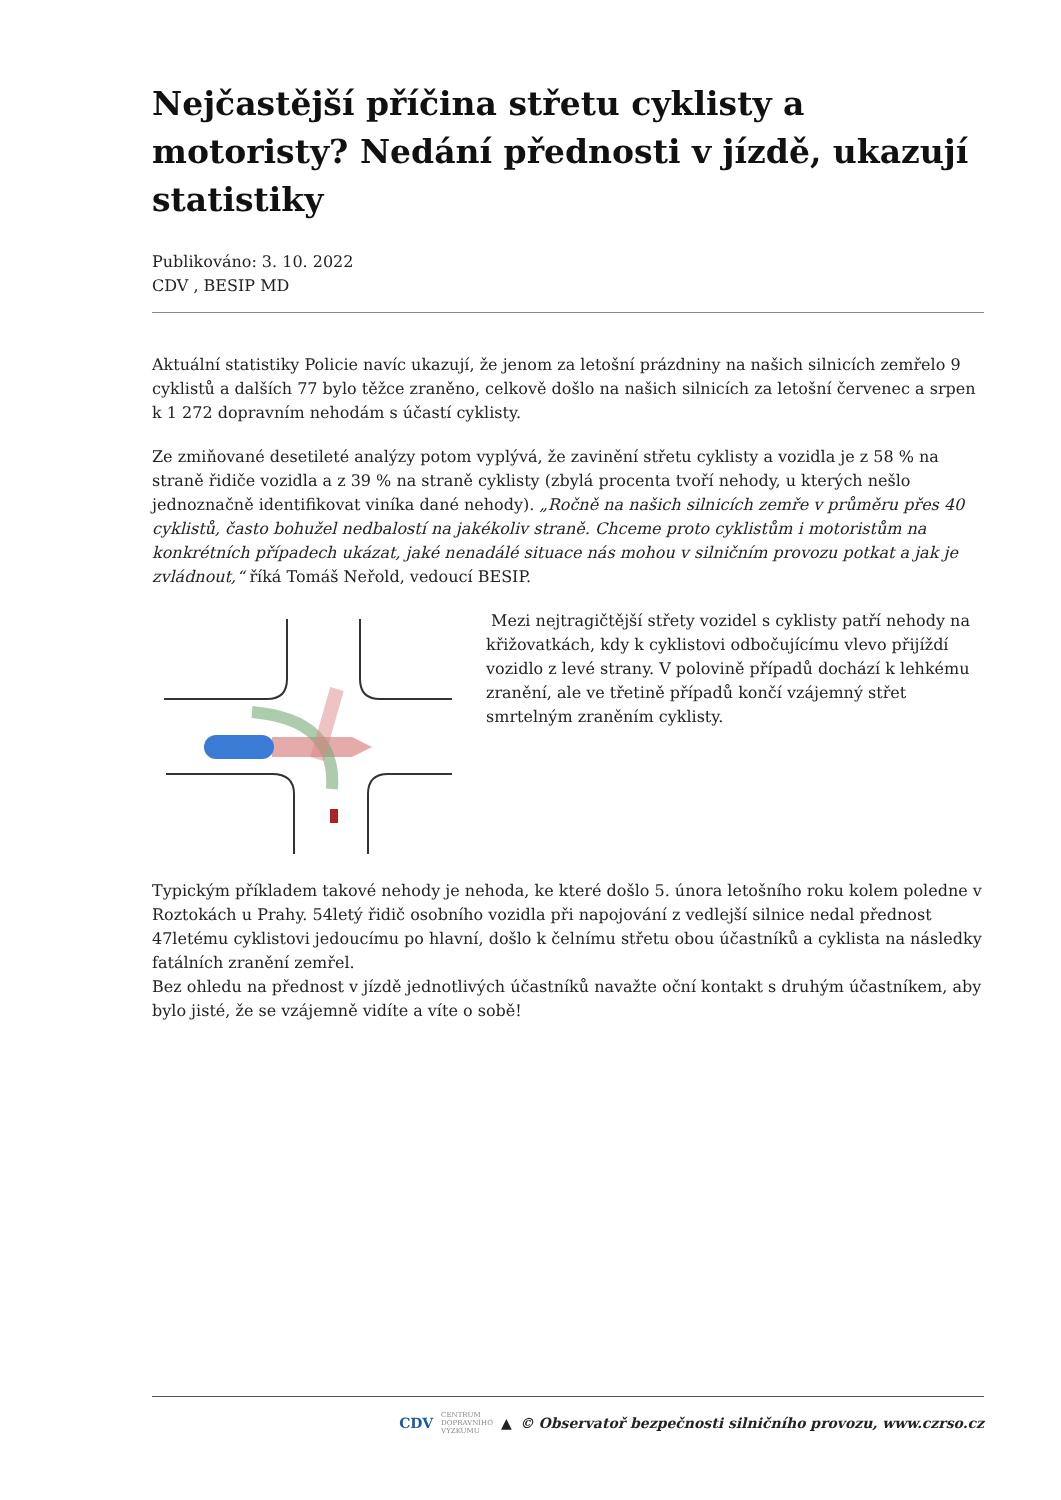Nejčastější příčina střetu cyklisty a motoristy? Nedání přednosti v jízdě, ukazují statistiky
Publikováno: 3. 10. 2022
CDV , BESIP MD
Aktuální statistiky Policie navíc ukazují, že jenom za letošní prázdniny na našich silnicích zemřelo 9 cyklistů a dalších 77 bylo těžce zraněno, celkově došlo na našich silnicích za letošní červenec a srpen k 1 272 dopravním nehodám s účastí cyklisty.
Ze zmiňované desetileté analýzy potom vyplývá, že zavinění střetu cyklisty a vozidla je z 58 % na straně řidiče vozidla a z 39 % na straně cyklisty (zbylá procenta tvoří nehody, u kterých nešlo jednoznačně identifikovat viníka dané nehody). „Ročně na našich silnicích zemře v průměru přes 40 cyklistů, často bohužel nedbalostí na jakékoliv straně. Chceme proto cyklistům i motoristům na konkrétních případech ukázat, jaké nenadálé situace nás mohou v silničním provozu potkat a jak je zvládnout,“ říká Tomáš Neřold, vedoucí BESIP.
Mezi nejtragičtější střety vozidel s cyklisty patří nehody na křižovatkách, kdy k cyklistovi odbočujícímu vlevo přijíždí vozidlo z levé strany. V polovině případů dochází k lehkému zranění, ale ve třetině případů končí vzájemný střet smrtelným zraněním cyklisty.
Typickým příkladem takové nehody je nehoda, ke které došlo 5. února letošního roku kolem poledne v Roztokách u Prahy. 54letý řidič osobního vozidla při napojování z vedlejší silnice nedal přednost 47letému cyklistovi jedoucímu po hlavní, došlo k čelnímu střetu obou účastníků a cyklista na následky fatálních zranění zemřel.
Bez ohledu na přednost v jízdě jednotlivých účastníků navažte oční kontakt s druhým účastníkem, aby bylo jisté, že se vzájemně vidíte a víte o sobě!
CDV CENTRUM
DOPRAVNÍHO
VÝZKUMU ▲ © Observatoř bezpečnosti silničního provozu, www.czrso.cz